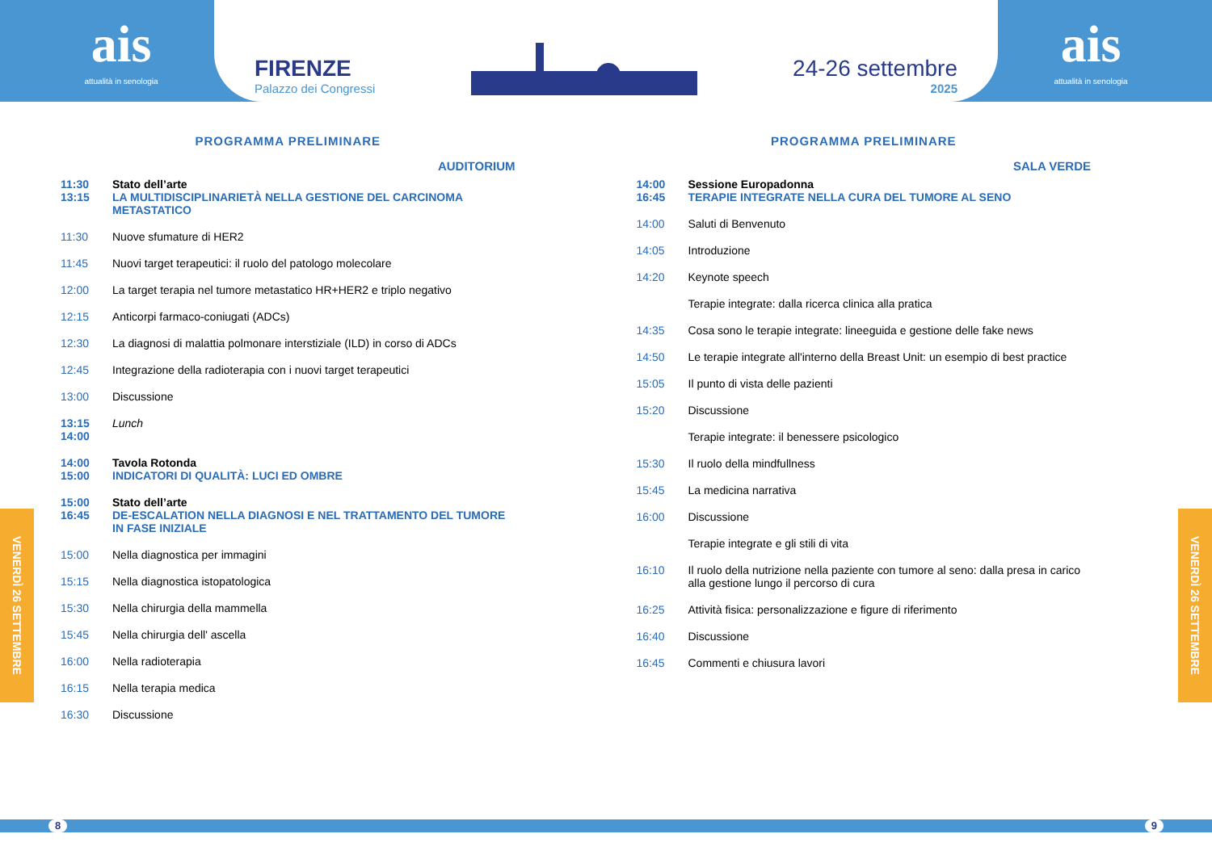ais
attualità in senologia
FIRENZE
Palazzo dei Congressi
24-26 settembre
2025
ais
attualità in senologia
PROGRAMMA PRELIMINARE
AUDITORIUM
11:30
13:15
Stato dell’arte
LA MULTIDISCIPLINARIETÀ NELLA GESTIONE DEL CARCINOMA METASTATICO
11:30 Nuove sfumature di HER2
11:45 Nuovi target terapeutici: il ruolo del patologo molecolare
12:00 La target terapia nel tumore metastatico HR+HER2 e triplo negativo
12:15 Anticorpi farmaco-coniugati (ADCs)
12:30 La diagnosi di malattia polmonare interstiziale (ILD) in corso di ADCs
12:45 Integrazione della radioterapia con i nuovi target terapeutici
13:00 Discussione
13:15
14:00
Lunch
14:00
15:00
Tavola Rotonda
INDICATORI DI QUALITÀ: LUCI ED OMBRE
15:00
16:45
Stato dell’arte
DE-ESCALATION NELLA DIAGNOSI E NEL TRATTAMENTO DEL TUMORE IN FASE INIZIALE
15:00 Nella diagnostica per immagini
15:15 Nella diagnostica istopatologica
15:30 Nella chirurgia della mammella
15:45 Nella chirurgia dell' ascella
16:00 Nella radioterapia
16:15 Nella terapia medica
16:30 Discussione
PROGRAMMA PRELIMINARE
SALA VERDE
14:00
16:45
Sessione Europadonna
TERAPIE INTEGRATE NELLA CURA DEL TUMORE AL SENO
14:00 Saluti di Benvenuto
14:05 Introduzione
14:20 Keynote speech
Terapie integrate: dalla ricerca clinica alla pratica
14:35 Cosa sono le terapie integrate: lineeguida e gestione delle fake news
14:50 Le terapie integrate all'interno della Breast Unit: un esempio di best practice
15:05 Il punto di vista delle pazienti
15:20 Discussione
Terapie integrate: il benessere psicologico
15:30 Il ruolo della mindfullness
15:45 La medicina narrativa
16:00 Discussione
Terapie integrate e gli stili di vita
16:10 Il ruolo della nutrizione nella paziente con tumore al seno: dalla presa in carico alla gestione lungo il percorso di cura
16:25 Attività fisica: personalizzazione e figure di riferimento
16:40 Discussione
16:45 Commenti e chiusura lavori
VENERDÌ 26 SETTEMBRE
VENERDÌ 26 SETTEMBRE
8 9